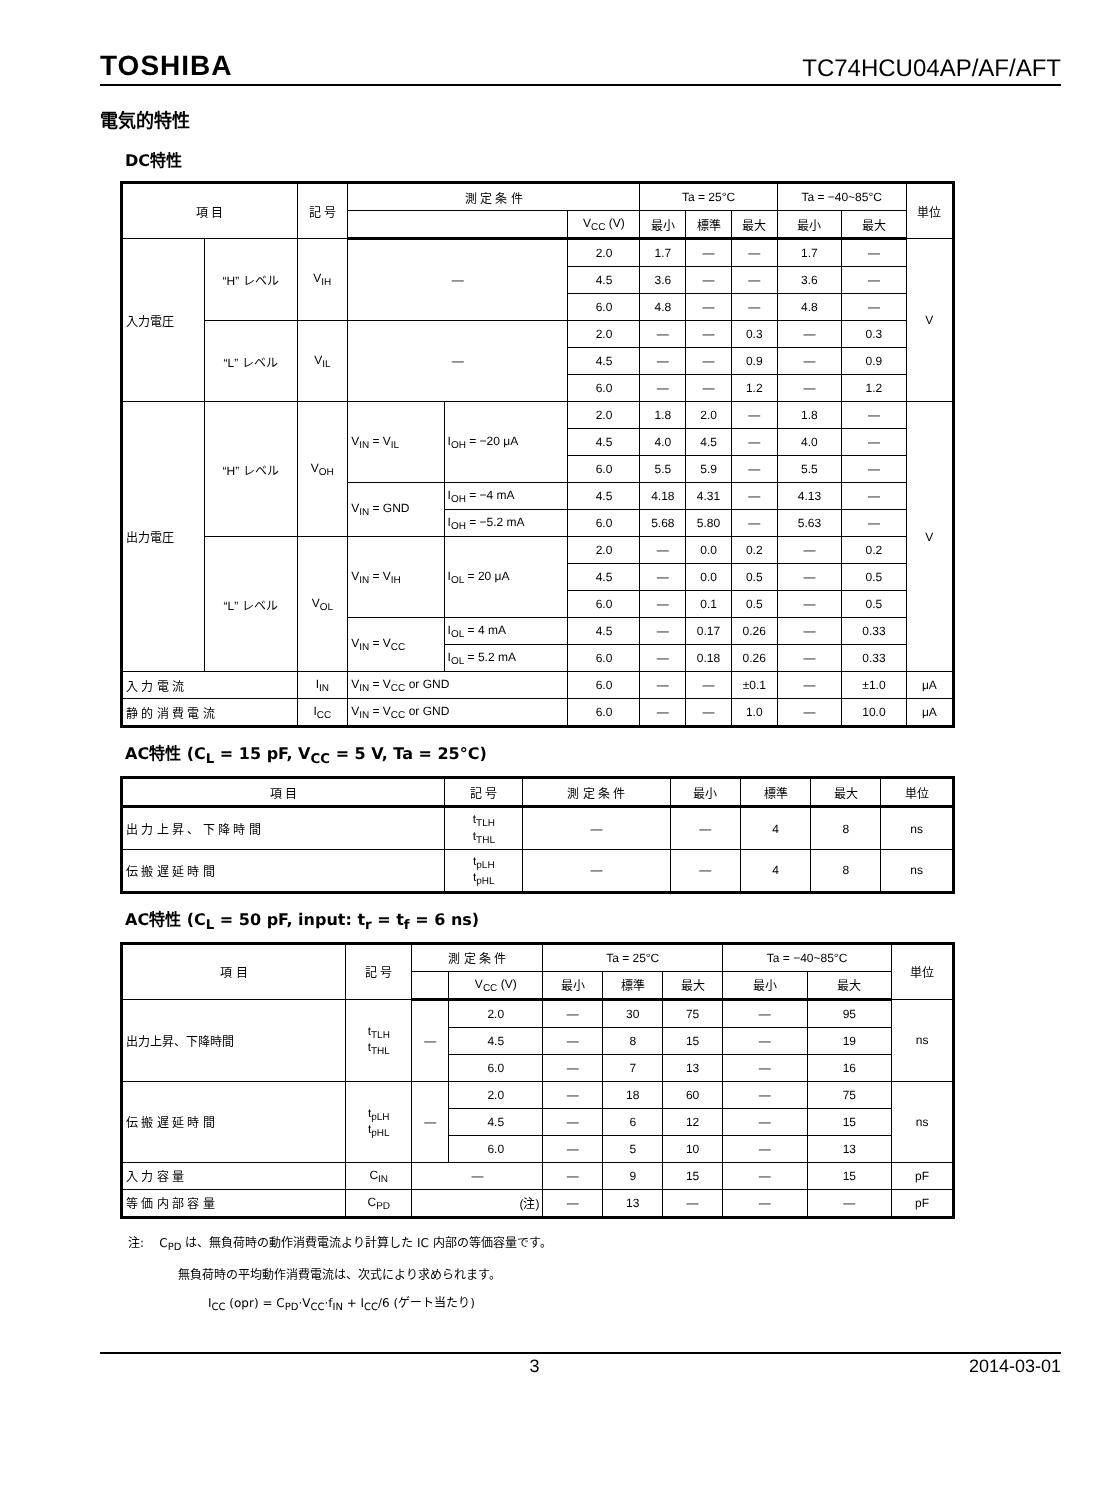TOSHIBA TC74HCU04AP/AF/AFT
電気的特性
DC特性
| 項 目 | | 記 号 | 測 定 条 件 | | | Ta = 25°C | | | Ta = −40~85°C | | 単位 |
| --- | --- | --- | --- | --- | --- | --- | --- | --- | --- | --- | --- |
| | | | | | V<sub>CC</sub> (V) | 最小 | 標準 | 最大 | 最小 | 最大 | |
| 入力電圧 | “H” レベル | V<sub>IH</sub> | — | | 2.0 | 1.7 | — | — | 1.7 | — | V |
| | | | | | 4.5 | 3.6 | — | — | 3.6 | — | |
| | | | | | 6.0 | 4.8 | — | — | 4.8 | — | |
| | “L” レベル | V<sub>IL</sub> | — | | 2.0 | — | — | 0.3 | — | 0.3 | |
| | | | | | 4.5 | — | — | 0.9 | — | 0.9 | |
| | | | | | 6.0 | — | — | 1.2 | — | 1.2 | |
| 出力電圧 | “H” レベル | V<sub>OH</sub> | V<sub>IN</sub> = V<sub>IL</sub> | I<sub>OH</sub> = −20 μA | 2.0 | 1.8 | 2.0 | — | 1.8 | — | V |
| | | | | | 4.5 | 4.0 | 4.5 | — | 4.0 | — | |
| | | | | | 6.0 | 5.5 | 5.9 | — | 5.5 | — | |
| | | | V<sub>IN</sub> = GND | I<sub>OH</sub> = −4 mA | 4.5 | 4.18 | 4.31 | — | 4.13 | — | |
| | | | | I<sub>OH</sub> = −5.2 mA | 6.0 | 5.68 | 5.80 | — | 5.63 | — | |
| | “L” レベル | V<sub>OL</sub> | V<sub>IN</sub> = V<sub>IH</sub> | I<sub>OL</sub> = 20 μA | 2.0 | — | 0.0 | 0.2 | — | 0.2 | |
| | | | | | 4.5 | — | 0.0 | 0.5 | — | 0.5 | |
| | | | | | 6.0 | — | 0.1 | 0.5 | — | 0.5 | |
| | | | V<sub>IN</sub> = V<sub>CC</sub> | I<sub>OL</sub> = 4 mA | 4.5 | — | 0.17 | 0.26 | — | 0.33 | |
| | | | | I<sub>OL</sub> = 5.2 mA | 6.0 | — | 0.18 | 0.26 | — | 0.33 | |
| 入 力 電 流 | | I<sub>IN</sub> | V<sub>IN</sub> = V<sub>CC</sub> or GND | | 6.0 | — | — | ±0.1 | — | ±1.0 | μA |
| 静 的 消 費 電 流 | | I<sub>CC</sub> | V<sub>IN</sub> = V<sub>CC</sub> or GND | | 6.0 | — | — | 1.0 | — | 10.0 | μA |
AC特性 (C<sub>L</sub> = 15 pF, V<sub>CC</sub> = 5 V, Ta = 25°C)
| 項 目 | 記 号 | 測 定 条 件 | 最小 | 標準 | 最大 | 単位 |
| --- | --- | --- | --- | --- | --- | --- |
| 出 力 上 昇 、 下 降 時 間 | t<sub>TLH</sub> t<sub>THL</sub> | — | — | 4 | 8 | ns |
| 伝 搬 遅 延 時 間 | t<sub>pLH</sub> t<sub>pHL</sub> | — | — | 4 | 8 | ns |
AC特性 (C<sub>L</sub> = 50 pF, input: t<sub>r</sub> = t<sub>f</sub> = 6 ns)
| 項 目 | 記 号 | 測 定 条 件 | | Ta = 25°C | | | Ta = −40~85°C | | 単位 |
| --- | --- | --- | --- | --- | --- | --- | --- | --- | --- |
| | | | V<sub>CC</sub> (V) | 最小 | 標準 | 最大 | 最小 | 最大 | |
| 出力上昇、下降時間 | t<sub>TLH</sub> t<sub>THL</sub> | — | 2.0 | — | 30 | 75 | — | 95 | ns |
| | | | 4.5 | — | 8 | 15 | — | 19 | |
| | | | 6.0 | — | 7 | 13 | — | 16 | |
| 伝 搬 遅 延 時 間 | t<sub>pLH</sub> t<sub>pHL</sub> | — | 2.0 | — | 18 | 60 | — | 75 | ns |
| | | | 4.5 | — | 6 | 12 | — | 15 | |
| | | | 6.0 | — | 5 | 10 | — | 13 | |
| 入 力 容 量 | C<sub>IN</sub> | — | | — | 9 | 15 | — | 15 | pF |
| 等 価 内 部 容 量 | C<sub>PD</sub> | (注) | | — | 13 | — | — | — | pF |
注: C<sub>PD</sub> は、無負荷時の動作消費電流より計算した IC 内部の等価容量です。
無負荷時の平均動作消費電流は、次式により求められます。
I<sub>CC</sub> (opr) = C<sub>PD</sub>·V<sub>CC</sub>·f<sub>IN</sub> + I<sub>CC</sub>/6 (ゲート当たり)
3 2014-03-01